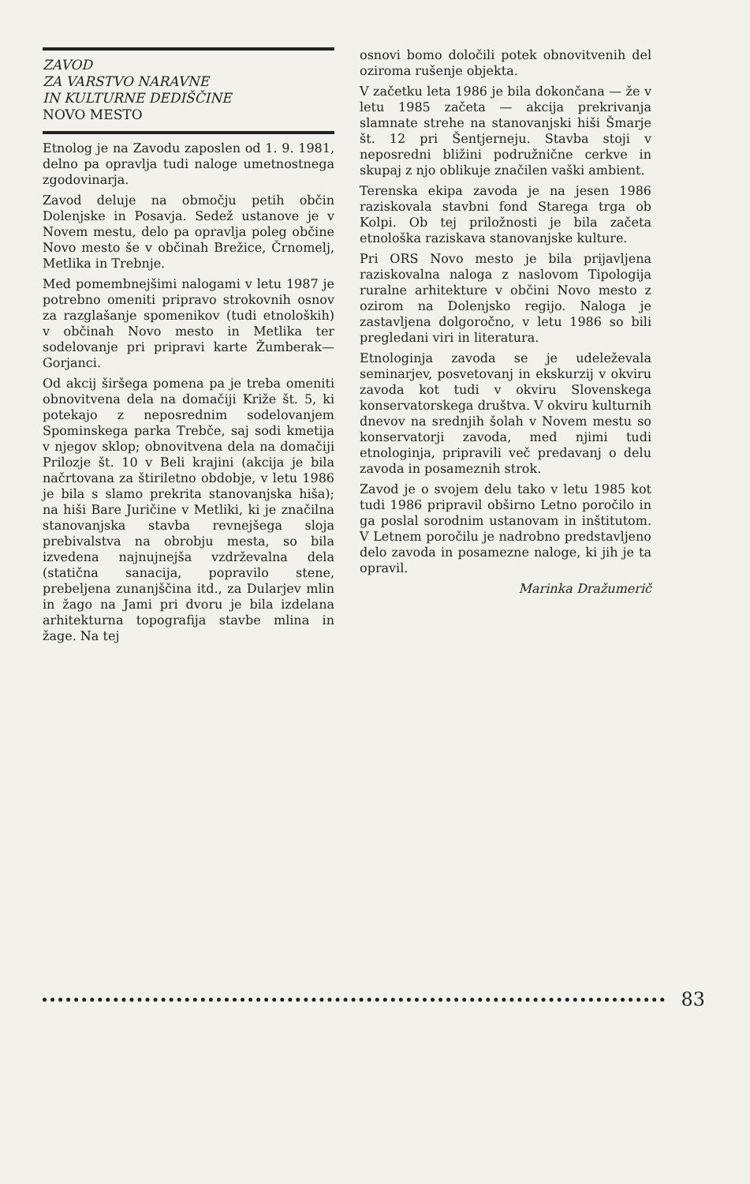ZAVOD
ZA VARSTVO NARAVNE
IN KULTURNE DEDIŠČINE
NOVO MESTO
Etnolog je na Zavodu zaposlen od 1. 9. 1981, delno pa opravlja tudi naloge umetnostnega zgodovinarja.
Zavod deluje na območju petih občin Dolenjske in Posavja. Sedež ustanove je v Novem mestu, delo pa opravlja poleg občine Novo mesto še v občinah Brežice, Črnomelj, Metlika in Trebnje.
Med pomembnejšimi nalogami v letu 1987 je potrebno omeniti pripravo strokovnih osnov za razglašanje spomenikov (tudi etnoloških) v občinah Novo mesto in Metlika ter sodelovanje pri pripravi karte Žumberak—Gorjanci.
Od akcij širšega pomena pa je treba omeniti obnovitvena dela na domačiji Križe št. 5, ki potekajo z neposrednim sodelovanjem Spominskega parka Trebče, saj sodi kmetija v njegov sklop; obnovitvena dela na domačiji Prilozje št. 10 v Beli krajini (akcija je bila načrtovana za štiriletno obdobje, v letu 1986 je bila s slamo prekrita stanovanjska hiša); na hiši Bare Juričine v Metliki, ki je značilna stanovanjska stavba revnejšega sloja prebivalstva na obrobju mesta, so bila izvedena najnujnejša vzdrževalna dela (statična sanacija, popravilo stene, prebeljena zunanjščina itd., za Dularjev mlin in žago na Jami pri dvoru je bila izdelana arhitekturna topografija stavbe mlina in žage. Na tej
osnovi bomo določili potek obnovitvenih del oziroma rušenje objekta.
V začetku leta 1986 je bila dokončana — že v letu 1985 začeta — akcija prekrivanja slamnate strehe na stanovanjski hiši Šmarje št. 12 pri Šentjerneju. Stavba stoji v neposredni bližini podružnične cerkve in skupaj z njo oblikuje značilen vaški ambient.
Terenska ekipa zavoda je na jesen 1986 raziskovala stavbni fond Starega trga ob Kolpi. Ob tej priložnosti je bila začeta etnološka raziskava stanovanjske kulture.
Pri ORS Novo mesto je bila prijavljena raziskovalna naloga z naslovom Tipologija ruralne arhitekture v občini Novo mesto z ozirom na Dolenjsko regijo. Naloga je zastavljena dolgoročno, v letu 1986 so bili pregledani viri in literatura.
Etnologinja zavoda se je udeleževala seminarjev, posvetovanj in ekskurzij v okviru zavoda kot tudi v okviru Slovenskega konservatorskega društva. V okviru kulturnih dnevov na srednjih šolah v Novem mestu so konservatorji zavoda, med njimi tudi etnologinja, pripravili več predavanj o delu zavoda in posameznih strok.
Zavod je o svojem delu tako v letu 1985 kot tudi 1986 pripravil obširno Letno poročilo in ga poslal sorodnim ustanovam in inštitutom. V Letnem poročilu je nadrobno predstavljeno delo zavoda in posamezne naloge, ki jih je ta opravil.
Marinka Dražumerič
83